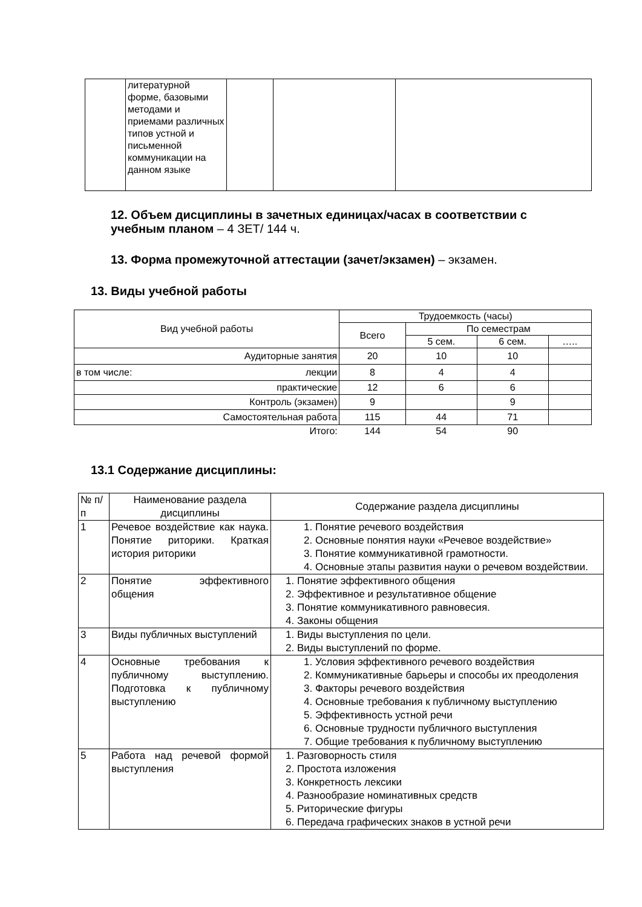| | литературной форме, базовыми методами и приемами различных типов устной и письменной коммуникации на данном языке | | | |
12. Объем дисциплины в зачетных единицах/часах в соответствии с учебным планом – 4 ЗЕТ/ 144 ч.
13. Форма промежуточной аттестации (зачет/экзамен) – экзамен.
13. Виды учебной работы
| Вид учебной работы | Трудоемкость (часы) | | | |
| --- | --- | --- | --- | --- |
| | Всего | По семестрам | | |
| | | 5 сем. | 6 сем. | ….. |
| Аудиторные занятия | 20 | 10 | 10 | |
| в том числе: лекции | 8 | 4 | 4 | |
| практические | 12 | 6 | 6 | |
| Контроль (экзамен) | 9 | | 9 | |
| Самостоятельная работа | 115 | 44 | 71 | |
| Итого: | 144 | 54 | 90 | |
13.1 Содержание дисциплины:
| № п/п | Наименование раздела дисциплины | Содержание раздела дисциплины |
| 1 | Речевое воздействие как наука. Понятие риторики. Краткая история риторики | 1. Понятие речевого воздействия 2. Основные понятия науки «Речевое воздействие» 3. Понятие коммуникативной грамотности. 4. Основные этапы развития науки о речевом воздействии. |
| 2 | Понятие эффективного общения | 1. Понятие эффективного общения 2. Эффективное и результативное общение 3. Понятие коммуникативного равновесия. 4. Законы общения |
| 3 | Виды публичных выступлений | 1. Виды выступления по цели. 2. Виды выступлений по форме. |
| 4 | Основные требования к публичному выступлению. Подготовка к публичному выступлению | 1. Условия эффективного речевого воздействия 2. Коммуникативные барьеры и способы их преодоления 3. Факторы речевого воздействия 4. Основные требования к публичному выступлению 5. Эффективность устной речи 6. Основные трудности публичного выступления 7. Общие требования к публичному выступлению |
| 5 | Работа над речевой формой выступления | 1. Разговорность стиля 2. Простота изложения 3. Конкретность лексики 4. Разнообразие номинативных средств 5. Риторические фигуры 6. Передача графических знаков в устной речи |